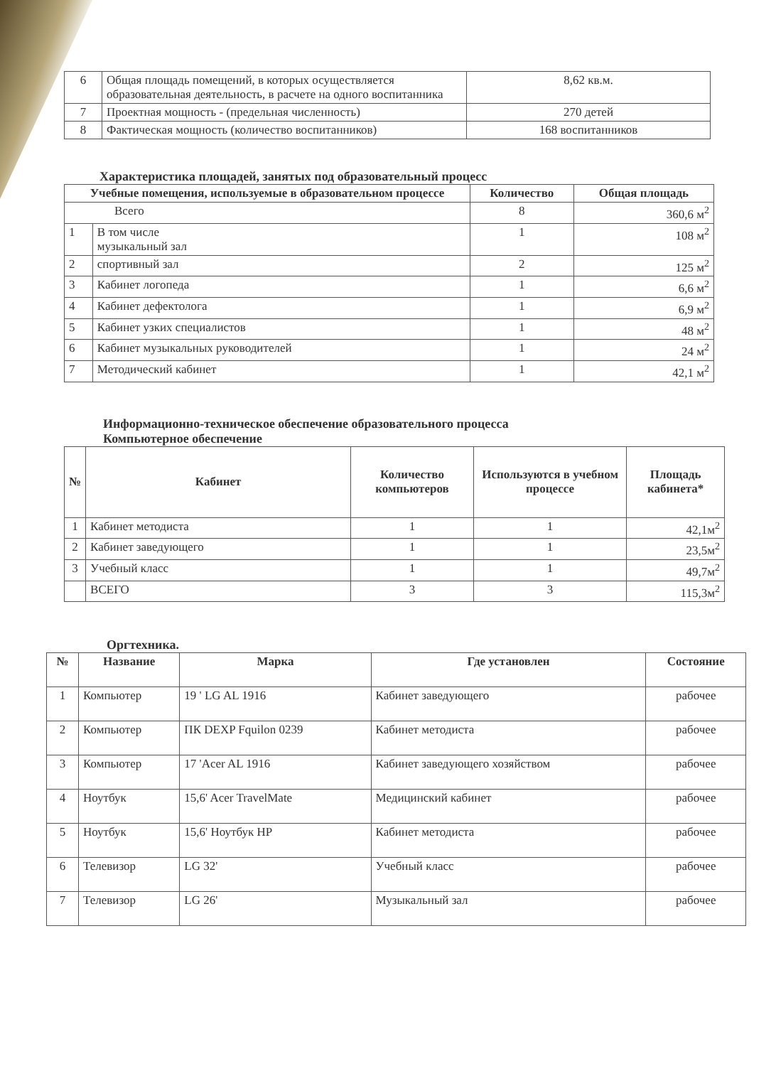| 6 | Общая площадь помещений, в которых осуществляется образовательная деятельность, в расчете на одного воспитанника | 8,62 кв.м. |
| 7 | Проектная мощность - (предельная численность) | 270 детей |
| 8 | Фактическая мощность (количество воспитанников) | 168 воспитанников |
Характеристика площадей, занятых под образовательный процесс
| Учебные помещения, используемые в образовательном процессе | | Количество | Общая площадь |
| --- | --- | --- | --- |
| Всего | | 8 | 360,6 м<sup>2</sup> |
| 1 | В том числе музыкальный зал | 1 | 108 м<sup>2</sup> |
| 2 | спортивный зал | 2 | 125 м<sup>2</sup> |
| 3 | Кабинет логопеда | 1 | 6,6 м<sup>2</sup> |
| 4 | Кабинет дефектолога | 1 | 6,9 м<sup>2</sup> |
| 5 | Кабинет узких специалистов | 1 | 48 м<sup>2</sup> |
| 6 | Кабинет музыкальных руководителей | 1 | 24 м<sup>2</sup> |
| 7 | Методический кабинет | 1 | 42,1 м<sup>2</sup> |
Информационно-техническое обеспечение образовательного процесса
Компьютерное обеспечение
| № | Кабинет | Количество компьютеров | Используются в учебном процессе | Площадь кабинета* |
| --- | --- | --- | --- | --- |
| 1 | Кабинет методиста | 1 | 1 | 42,1м<sup>2</sup> |
| 2 | Кабинет заведующего | 1 | 1 | 23,5м<sup>2</sup> |
| 3 | Учебный класс | 1 | 1 | 49,7м<sup>2</sup> |
| | ВСЕГО | 3 | 3 | 115,3м<sup>2</sup> |
Оргтехника.
| № | Название | Марка | Где установлен | Состояние |
| --- | --- | --- | --- | --- |
| 1 | Компьютер | 19 ' LG AL 1916 | Кабинет заведующего | рабочее |
| 2 | Компьютер | ПК DEXP Fquilon 0239 | Кабинет методиста | рабочее |
| 3 | Компьютер | 17 'Acer AL 1916 | Кабинет заведующего хозяйством | рабочее |
| 4 | Ноутбук | 15,6' Acer TravelMate | Медицинский кабинет | рабочее |
| 5 | Ноутбук | 15,6' Ноутбук HP | Кабинет методиста | рабочее |
| 6 | Телевизор | LG 32' | Учебный класс | рабочее |
| 7 | Телевизор | LG 26' | Музыкальный зал | рабочее |